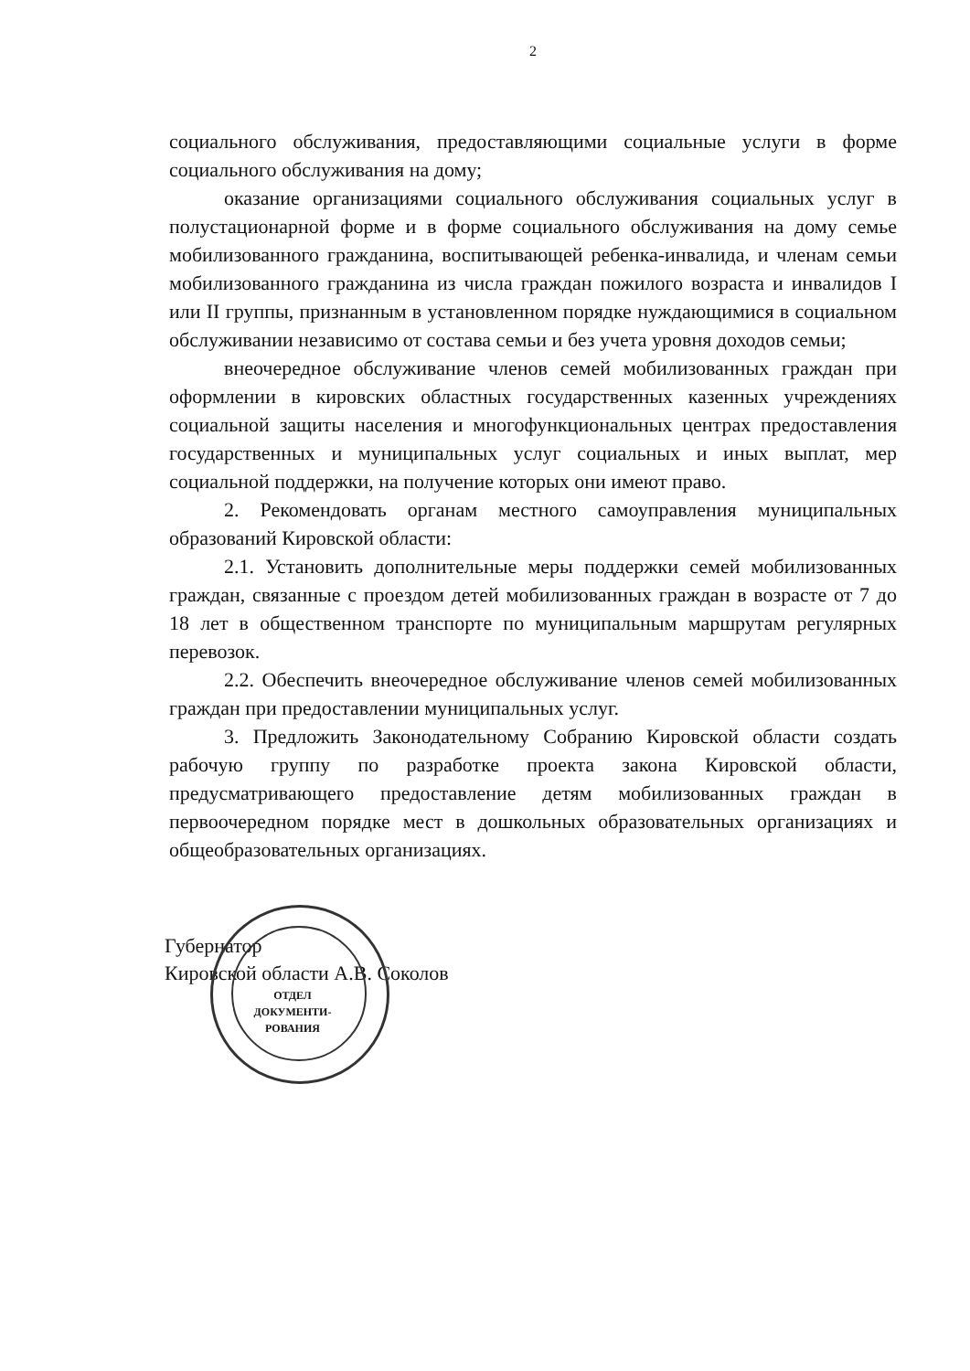2
социального обслуживания, предоставляющими социальные услуги в форме социального обслуживания на дому;
оказание организациями социального обслуживания социальных услуг в полустационарной форме и в форме социального обслуживания на дому семье мобилизованного гражданина, воспитывающей ребенка-инвалида, и членам семьи мобилизованного гражданина из числа граждан пожилого возраста и инвалидов I или II группы, признанным в установленном порядке нуждающимися в социальном обслуживании независимо от состава семьи и без учета уровня доходов семьи;
внеочередное обслуживание членов семей мобилизованных граждан при оформлении в кировских областных государственных казенных учреждениях социальной защиты населения и многофункциональных центрах предоставления государственных и муниципальных услуг социальных и иных выплат, мер социальной поддержки, на получение которых они имеют право.
2. Рекомендовать органам местного самоуправления муниципальных образований Кировской области:
2.1. Установить дополнительные меры поддержки семей мобилизованных граждан, связанные с проездом детей мобилизованных граждан в возрасте от 7 до 18 лет в общественном транспорте по муниципальным маршрутам регулярных перевозок.
2.2. Обеспечить внеочередное обслуживание членов семей мобилизованных граждан при предоставлении муниципальных услуг.
3. Предложить Законодательному Собранию Кировской области создать рабочую группу по разработке проекта закона Кировской области, предусматривающего предоставление детям мобилизованных граждан в первоочередном порядке мест в дошкольных образовательных организациях и общеобразовательных организациях.
Губернатор
Кировской области А.В. Соколов
ОТДЕЛ ДОКУМЕНТИ-РОВАНИЯ